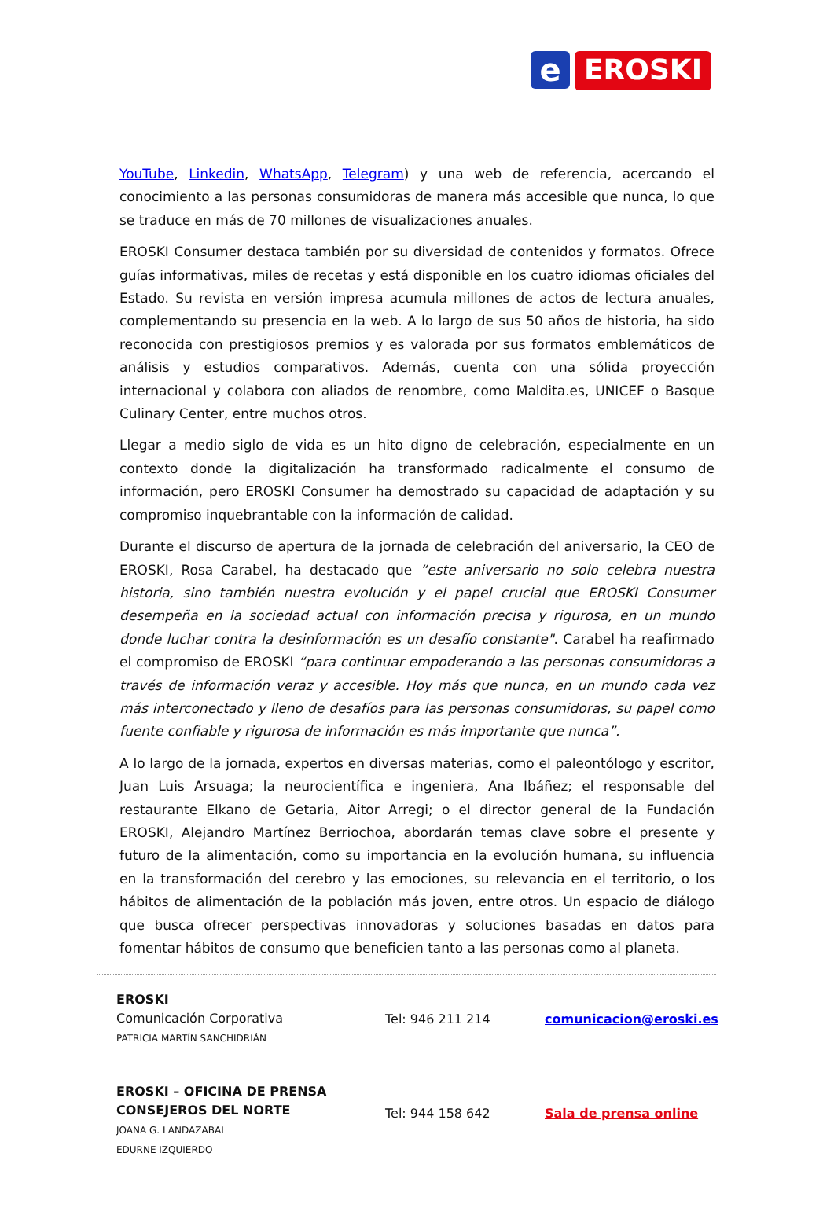e
EROSKI
YouTube, Linkedin, WhatsApp, Telegram) y una web de referencia, acercando el conocimiento a las personas consumidoras de manera más accesible que nunca, lo que se traduce en más de 70 millones de visualizaciones anuales.
EROSKI Consumer destaca también por su diversidad de contenidos y formatos. Ofrece guías informativas, miles de recetas y está disponible en los cuatro idiomas oficiales del Estado. Su revista en versión impresa acumula millones de actos de lectura anuales, complementando su presencia en la web. A lo largo de sus 50 años de historia, ha sido reconocida con prestigiosos premios y es valorada por sus formatos emblemáticos de análisis y estudios comparativos. Además, cuenta con una sólida proyección internacional y colabora con aliados de renombre, como Maldita.es, UNICEF o Basque Culinary Center, entre muchos otros.
Llegar a medio siglo de vida es un hito digno de celebración, especialmente en un contexto donde la digitalización ha transformado radicalmente el consumo de información, pero EROSKI Consumer ha demostrado su capacidad de adaptación y su compromiso inquebrantable con la información de calidad.
Durante el discurso de apertura de la jornada de celebración del aniversario, la CEO de EROSKI, Rosa Carabel, ha destacado que “este aniversario no solo celebra nuestra historia, sino también nuestra evolución y el papel crucial que EROSKI Consumer desempeña en la sociedad actual con información precisa y rigurosa, en un mundo donde luchar contra la desinformación es un desafío constante". Carabel ha reafirmado el compromiso de EROSKI “para continuar empoderando a las personas consumidoras a través de información veraz y accesible. Hoy más que nunca, en un mundo cada vez más interconectado y lleno de desafíos para las personas consumidoras, su papel como fuente confiable y rigurosa de información es más importante que nunca”.
A lo largo de la jornada, expertos en diversas materias, como el paleontólogo y escritor, Juan Luis Arsuaga; la neurocientífica e ingeniera, Ana Ibáñez; el responsable del restaurante Elkano de Getaria, Aitor Arregi; o el director general de la Fundación EROSKI, Alejandro Martínez Berriochoa, abordarán temas clave sobre el presente y futuro de la alimentación, como su importancia en la evolución humana, su influencia en la transformación del cerebro y las emociones, su relevancia en el territorio, o los hábitos de alimentación de la población más joven, entre otros. Un espacio de diálogo que busca ofrecer perspectivas innovadoras y soluciones basadas en datos para fomentar hábitos de consumo que beneficien tanto a las personas como al planeta.
| EROSKI Comunicación Corporativa PATRICIA MARTÍN SANCHIDRIÁN | Tel: 946 211 214 | comunicacion@eroski.es |
| EROSKI – OFICINA DE PRENSA CONSEJEROS DEL NORTE JOANA G. LANDAZABAL EDURNE IZQUIERDO | Tel: 944 158 642 | Sala de prensa online |